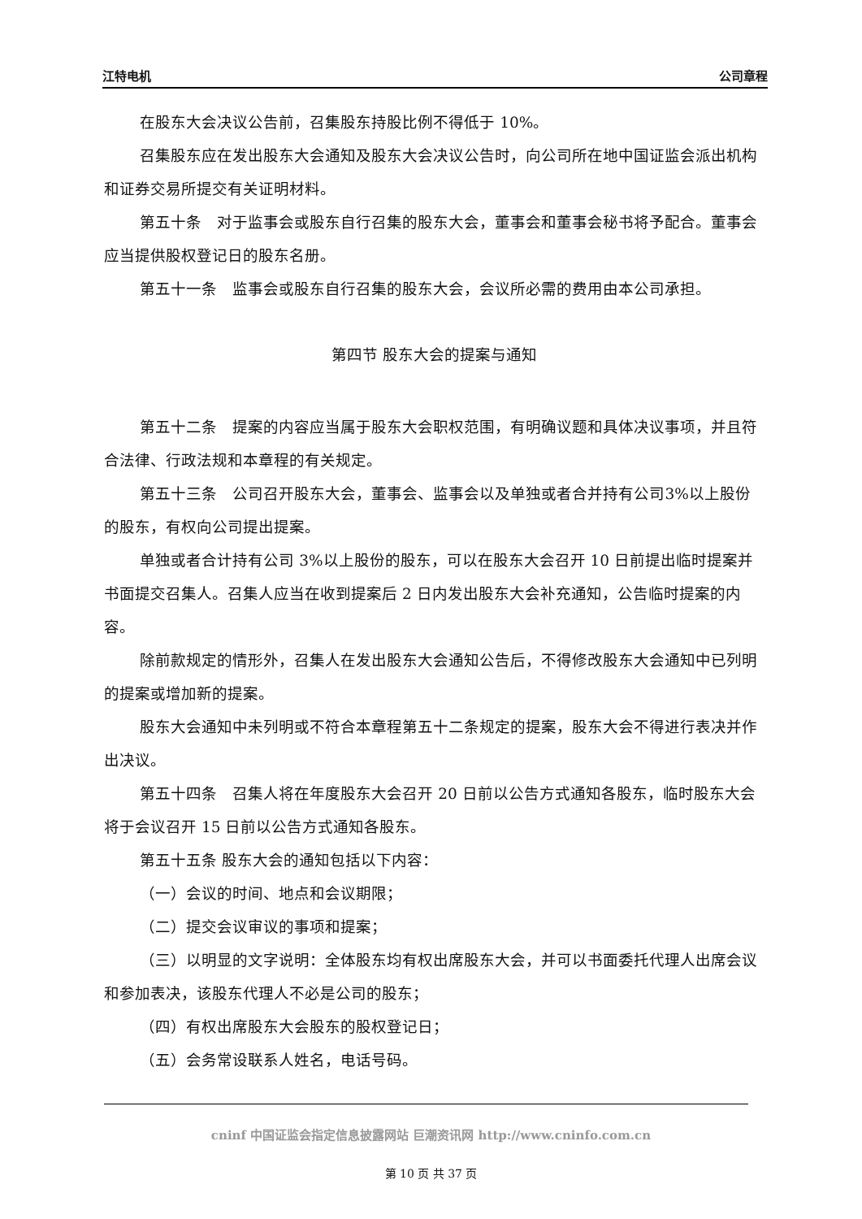江特电机 公司章程
在股东大会决议公告前，召集股东持股比例不得低于 10%。
召集股东应在发出股东大会通知及股东大会决议公告时，向公司所在地中国证监会派出机构和证券交易所提交有关证明材料。
第五十条　对于监事会或股东自行召集的股东大会，董事会和董事会秘书将予配合。董事会应当提供股权登记日的股东名册。
第五十一条　监事会或股东自行召集的股东大会，会议所必需的费用由本公司承担。
第四节 股东大会的提案与通知
第五十二条　提案的内容应当属于股东大会职权范围，有明确议题和具体决议事项，并且符合法律、行政法规和本章程的有关规定。
第五十三条　公司召开股东大会，董事会、监事会以及单独或者合并持有公司3%以上股份的股东，有权向公司提出提案。
单独或者合计持有公司 3%以上股份的股东，可以在股东大会召开 10 日前提出临时提案并书面提交召集人。召集人应当在收到提案后 2 日内发出股东大会补充通知，公告临时提案的内容。
除前款规定的情形外，召集人在发出股东大会通知公告后，不得修改股东大会通知中已列明的提案或增加新的提案。
股东大会通知中未列明或不符合本章程第五十二条规定的提案，股东大会不得进行表决并作出决议。
第五十四条　召集人将在年度股东大会召开 20 日前以公告方式通知各股东，临时股东大会将于会议召开 15 日前以公告方式通知各股东。
第五十五条 股东大会的通知包括以下内容：
（一）会议的时间、地点和会议期限；
（二）提交会议审议的事项和提案；
（三）以明显的文字说明：全体股东均有权出席股东大会，并可以书面委托代理人出席会议和参加表决，该股东代理人不必是公司的股东；
（四）有权出席股东大会股东的股权登记日；
（五）会务常设联系人姓名，电话号码。
cninf 中国证监会指定信息披露网站 巨潮资讯网 http://www.cninfo.com.cn
第 10 页 共 37 页